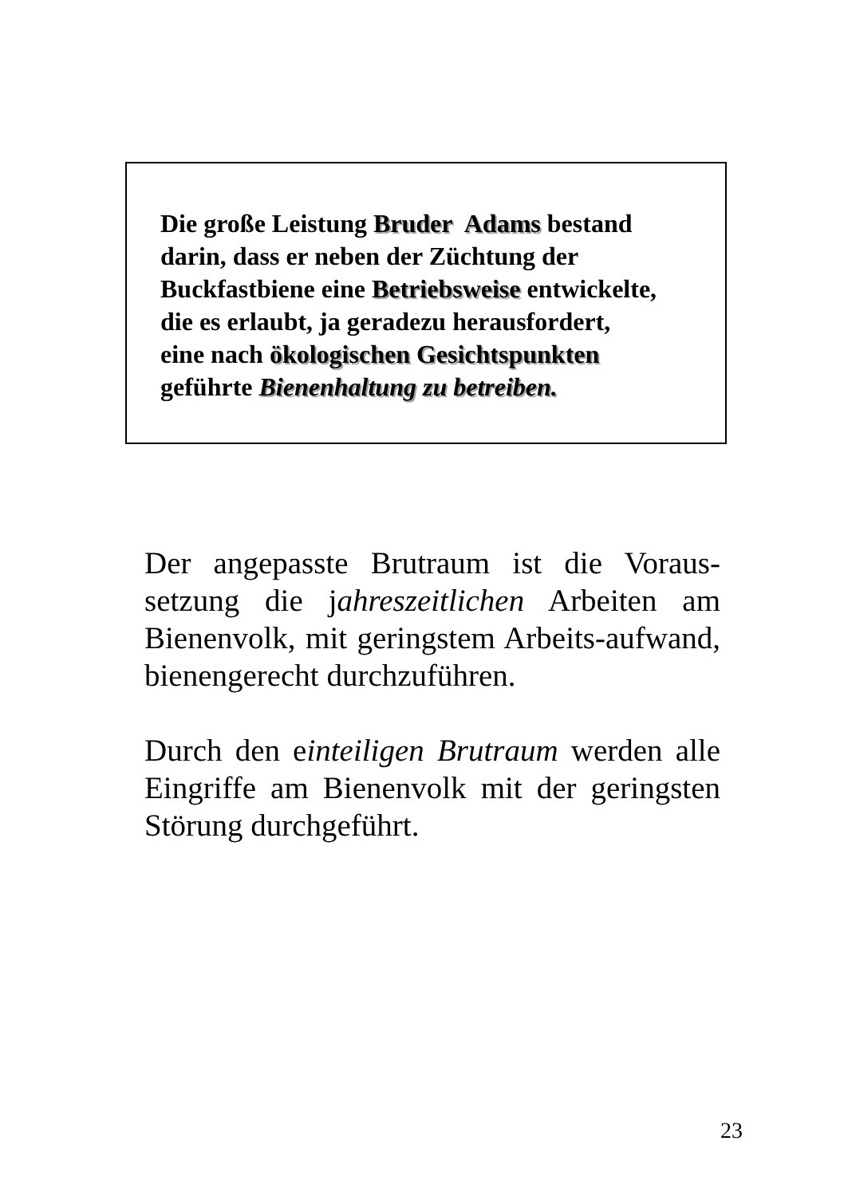Die große Leistung Bruder Adams bestand
darin, dass er neben der Züchtung der
Buckfastbiene eine Betriebsweise entwickelte,
die es erlaubt, ja geradezu herausfordert,
eine nach ökologischen Gesichtspunkten
geführte Bienenhaltung zu betreiben.
Der angepasste Brutraum ist die Voraus-setzung die jahreszeitlichen Arbeiten am Bienenvolk, mit geringstem Arbeits-aufwand, bienengerecht durchzuführen.
Durch den einteiligen Brutraum werden alle Eingriffe am Bienenvolk mit der geringsten Störung durchgeführt.
23